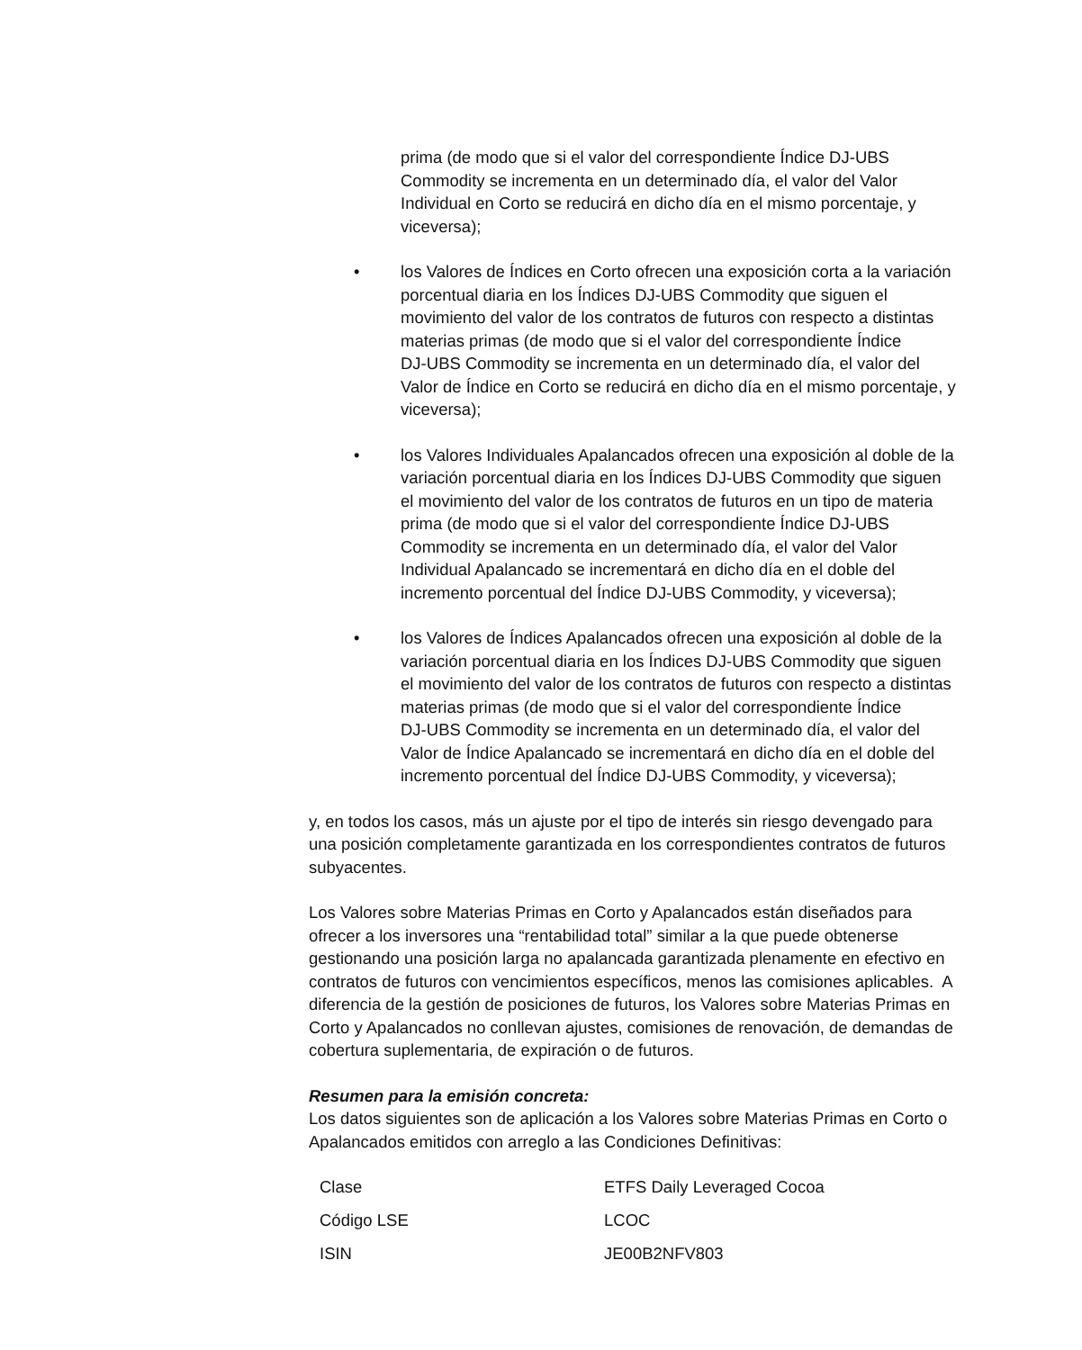prima (de modo que si el valor del correspondiente Índice DJ‑UBS Commodity se incrementa en un determinado día, el valor del Valor Individual en Corto se reducirá en dicho día en el mismo porcentaje, y viceversa);
• los Valores de Índices en Corto ofrecen una exposición corta a la variación porcentual diaria en los Índices DJ-UBS Commodity que siguen el movimiento del valor de los contratos de futuros con respecto a distintas materias primas (de modo que si el valor del correspondiente Índice DJ‑UBS Commodity se incrementa en un determinado día, el valor del Valor de Índice en Corto se reducirá en dicho día en el mismo porcentaje, y viceversa);
• los Valores Individuales Apalancados ofrecen una exposición al doble de la variación porcentual diaria en los Índices DJ-UBS Commodity que siguen el movimiento del valor de los contratos de futuros en un tipo de materia prima (de modo que si el valor del correspondiente Índice DJ‑UBS Commodity se incrementa en un determinado día, el valor del Valor Individual Apalancado se incrementará en dicho día en el doble del incremento porcentual del Índice DJ‑UBS Commodity, y viceversa);
• los Valores de Índices Apalancados ofrecen una exposición al doble de la variación porcentual diaria en los Índices DJ-UBS Commodity que siguen el movimiento del valor de los contratos de futuros con respecto a distintas materias primas (de modo que si el valor del correspondiente Índice DJ‑UBS Commodity se incrementa en un determinado día, el valor del Valor de Índice Apalancado se incrementará en dicho día en el doble del incremento porcentual del Índice DJ-UBS Commodity, y viceversa);
y, en todos los casos, más un ajuste por el tipo de interés sin riesgo devengado para una posición completamente garantizada en los correspondientes contratos de futuros subyacentes.
Los Valores sobre Materias Primas en Corto y Apalancados están diseñados para ofrecer a los inversores una “rentabilidad total” similar a la que puede obtenerse gestionando una posición larga no apalancada garantizada plenamente en efectivo en contratos de futuros con vencimientos específicos, menos las comisiones aplicables. A diferencia de la gestión de posiciones de futuros, los Valores sobre Materias Primas en Corto y Apalancados no conllevan ajustes, comisiones de renovación, de demandas de cobertura suplementaria, de expiración o de futuros.
Resumen para la emisión concreta:
Los datos siguientes son de aplicación a los Valores sobre Materias Primas en Corto o Apalancados emitidos con arreglo a las Condiciones Definitivas:
| Clase | ETFS Daily Leveraged Cocoa |
| Código LSE | LCOC |
| ISIN | JE00B2NFV803 |